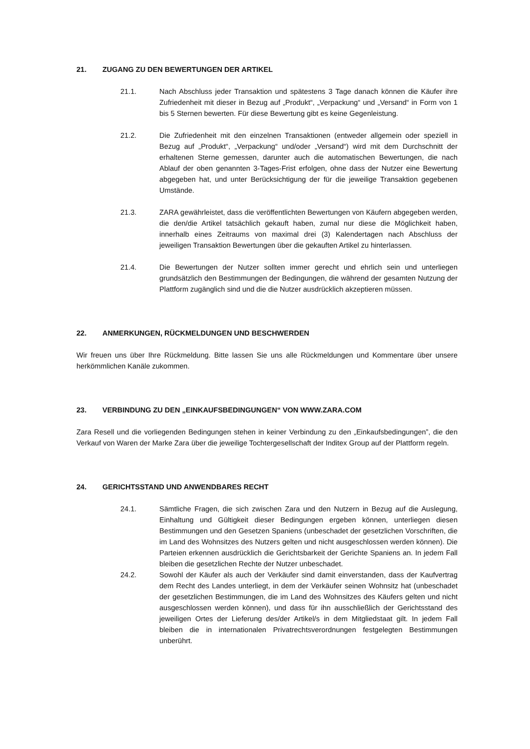21. ZUGANG ZU DEN BEWERTUNGEN DER ARTIKEL
21.1. Nach Abschluss jeder Transaktion und spätestens 3 Tage danach können die Käufer ihre Zufriedenheit mit dieser in Bezug auf „Produkt“, „Verpackung“ und „Versand“ in Form von 1 bis 5 Sternen bewerten. Für diese Bewertung gibt es keine Gegenleistung.
21.2. Die Zufriedenheit mit den einzelnen Transaktionen (entweder allgemein oder speziell in Bezug auf „Produkt“, „Verpackung“ und/oder „Versand“) wird mit dem Durchschnitt der erhaltenen Sterne gemessen, darunter auch die automatischen Bewertungen, die nach Ablauf der oben genannten 3-Tages-Frist erfolgen, ohne dass der Nutzer eine Bewertung abgegeben hat, und unter Berücksichtigung der für die jeweilige Transaktion gegebenen Umstände.
21.3. ZARA gewährleistet, dass die veröffentlichten Bewertungen von Käufern abgegeben werden, die den/die Artikel tatsächlich gekauft haben, zumal nur diese die Möglichkeit haben, innerhalb eines Zeitraums von maximal drei (3) Kalendertagen nach Abschluss der jeweiligen Transaktion Bewertungen über die gekauften Artikel zu hinterlassen.
21.4. Die Bewertungen der Nutzer sollten immer gerecht und ehrlich sein und unterliegen grundsätzlich den Bestimmungen der Bedingungen, die während der gesamten Nutzung der Plattform zugänglich sind und die die Nutzer ausdrücklich akzeptieren müssen.
22. ANMERKUNGEN, RÜCKMELDUNGEN UND BESCHWERDEN
Wir freuen uns über Ihre Rückmeldung. Bitte lassen Sie uns alle Rückmeldungen und Kommentare über unsere herkömmlichen Kanäle zukommen.
23. VERBINDUNG ZU DEN „EINKAUFSBEDINGUNGEN“ VON WWW.ZARA.COM
Zara Resell und die vorliegenden Bedingungen stehen in keiner Verbindung zu den „Einkaufsbedingungen”, die den Verkauf von Waren der Marke Zara über die jeweilige Tochtergesellschaft der Inditex Group auf der Plattform regeln.
24. GERICHTSSTAND UND ANWENDBARES RECHT
24.1. Sämtliche Fragen, die sich zwischen Zara und den Nutzern in Bezug auf die Auslegung, Einhaltung und Gültigkeit dieser Bedingungen ergeben können, unterliegen diesen Bestimmungen und den Gesetzen Spaniens (unbeschadet der gesetzlichen Vorschriften, die im Land des Wohnsitzes des Nutzers gelten und nicht ausgeschlossen werden können). Die Parteien erkennen ausdrücklich die Gerichtsbarkeit der Gerichte Spaniens an. In jedem Fall bleiben die gesetzlichen Rechte der Nutzer unbeschadet.
24.2. Sowohl der Käufer als auch der Verkäufer sind damit einverstanden, dass der Kaufvertrag dem Recht des Landes unterliegt, in dem der Verkäufer seinen Wohnsitz hat (unbeschadet der gesetzlichen Bestimmungen, die im Land des Wohnsitzes des Käufers gelten und nicht ausgeschlossen werden können), und dass für ihn ausschließlich der Gerichtsstand des jeweiligen Ortes der Lieferung des/der Artikel/s in dem Mitgliedstaat gilt. In jedem Fall bleiben die in internationalen Privatrechtsverordnungen festgelegten Bestimmungen unberührt.